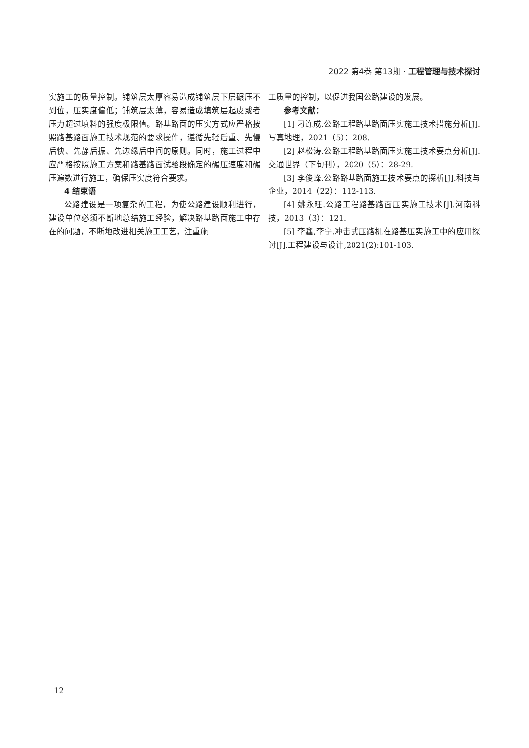2022 第4卷 第13期 · 工程管理与技术探讨
实施工的质量控制。铺筑层太厚容易造成铺筑层下层碾压不到位，压实度偏低；铺筑层太薄，容易造成填筑层起皮或者压力超过填料的强度极限值。路基路面的压实方式应严格按照路基路面施工技术规范的要求操作，遵循先轻后重、先慢后快、先静后振、先边缘后中间的原则。同时，施工过程中应严格按照施工方案和路基路面试验段确定的碾压速度和碾压遍数进行施工，确保压实度符合要求。
4 结束语
公路建设是一项复杂的工程，为使公路建设顺利进行，建设单位必须不断地总结施工经验，解决路基路面施工中存在的问题，不断地改进相关施工工艺，注重施
工质量的控制，以促进我国公路建设的发展。
参考文献：
[1] 刁连成.公路工程路基路面压实施工技术措施分析[J].写真地理，2021（5）：208.
[2] 赵松涛.公路工程路基路面压实施工技术要点分析[J].交通世界（下旬刊），2020（5）：28-29.
[3] 李俊峰.公路路基路面施工技术要点的探析[J].科技与企业，2014（22）：112-113.
[4] 姚永旺.公路工程路基路面压实施工技术[J].河南科技，2013（3）：121.
[5] 李鑫,李宁.冲击式压路机在路基压实施工中的应用探讨[J].工程建设与设计,2021(2):101-103.
12